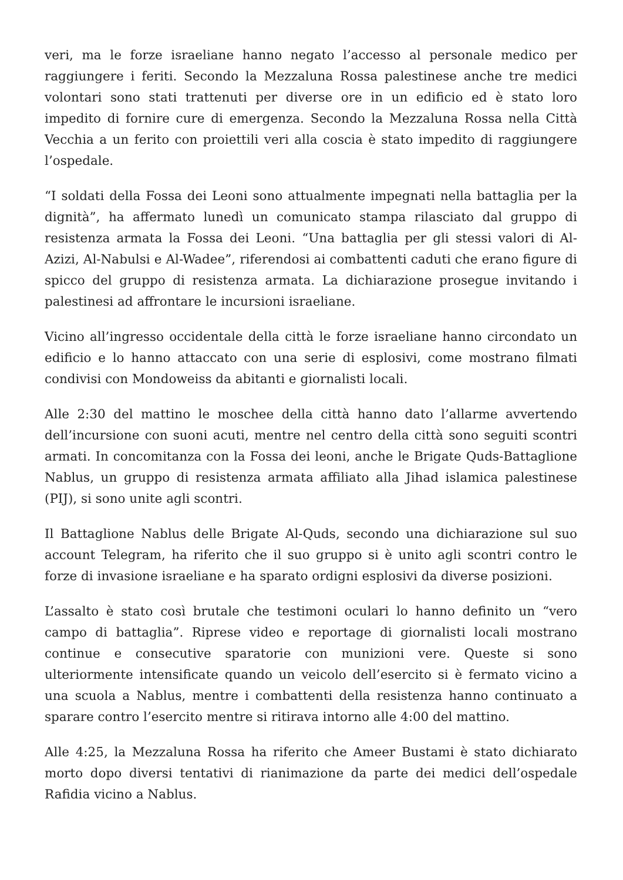veri, ma le forze israeliane hanno negato l’accesso al personale medico per raggiungere i feriti. Secondo la Mezzaluna Rossa palestinese anche tre medici volontari sono stati trattenuti per diverse ore in un edificio ed è stato loro impedito di fornire cure di emergenza. Secondo la Mezzaluna Rossa nella Città Vecchia a un ferito con proiettili veri alla coscia è stato impedito di raggiungere l’ospedale.
“I soldati della Fossa dei Leoni sono attualmente impegnati nella battaglia per la dignità”, ha affermato lunedì un comunicato stampa rilasciato dal gruppo di resistenza armata la Fossa dei Leoni. “Una battaglia per gli stessi valori di Al-Azizi, Al-Nabulsi e Al-Wadee”, riferendosi ai combattenti caduti che erano figure di spicco del gruppo di resistenza armata. La dichiarazione prosegue invitando i palestinesi ad affrontare le incursioni israeliane.
Vicino all’ingresso occidentale della città le forze israeliane hanno circondato un edificio e lo hanno attaccato con una serie di esplosivi, come mostrano filmati condivisi con Mondoweiss da abitanti e giornalisti locali.
Alle 2:30 del mattino le moschee della città hanno dato l’allarme avvertendo dell’incursione con suoni acuti, mentre nel centro della città sono seguiti scontri armati. In concomitanza con la Fossa dei leoni, anche le Brigate Quds-Battaglione Nablus, un gruppo di resistenza armata affiliato alla Jihad islamica palestinese (PIJ), si sono unite agli scontri.
Il Battaglione Nablus delle Brigate Al-Quds, secondo una dichiarazione sul suo account Telegram, ha riferito che il suo gruppo si è unito agli scontri contro le forze di invasione israeliane e ha sparato ordigni esplosivi da diverse posizioni.
L’assalto è stato così brutale che testimoni oculari lo hanno definito un “vero campo di battaglia”. Riprese video e reportage di giornalisti locali mostrano continue e consecutive sparatorie con munizioni vere. Queste si sono ulteriormente intensificate quando un veicolo dell’esercito si è fermato vicino a una scuola a Nablus, mentre i combattenti della resistenza hanno continuato a sparare contro l’esercito mentre si ritirava intorno alle 4:00 del mattino.
Alle 4:25, la Mezzaluna Rossa ha riferito che Ameer Bustami è stato dichiarato morto dopo diversi tentativi di rianimazione da parte dei medici dell’ospedale Rafidia vicino a Nablus.